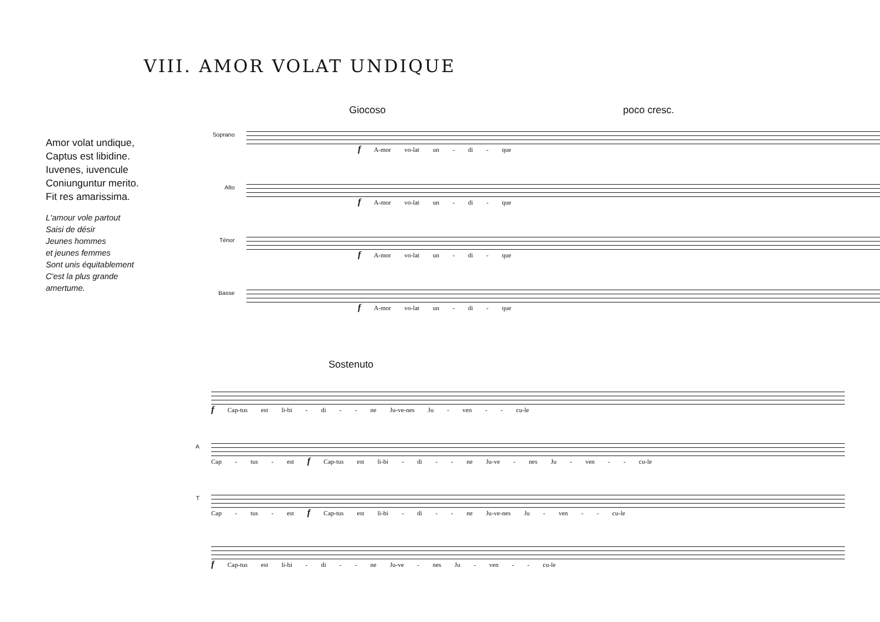VIII. AMOR VOLAT UNDIQUE
Amor volat undique,
Captus est libidine.
Iuvenes, iuvencule
Coniunguntur merito.
Fit res amarissima.
L'amour vole partout
Saisi de désir
Jeunes hommes
et jeunes femmes
Sont unis équitablement
C'est la plus grande
amertume.
Giocoso poco cresc.
Soprano
f A-mor vo-lat un - di - que
Alto
f A-mor vo-lat un - di - que
Ténor
f A-mor vo-lat un - di - que
Basse
f A-mor vo-lat un - di - que
Sostenuto
f Cap-tus est li-bi - di - - ne Ju-ve-nes Ju - ven - - cu-le
A
Cap - tus - est f Cap-tus est li-bi - di - - ne Ju-ve - nes Ju - ven - - cu-le
T
Cap - tus - est f Cap-tus est li-bi - di - - ne Ju-ve-nes Ju - ven - - cu-le
f Cap-tus est li-bi - di - - ne Ju-ve - nes Ju - ven - - cu-le